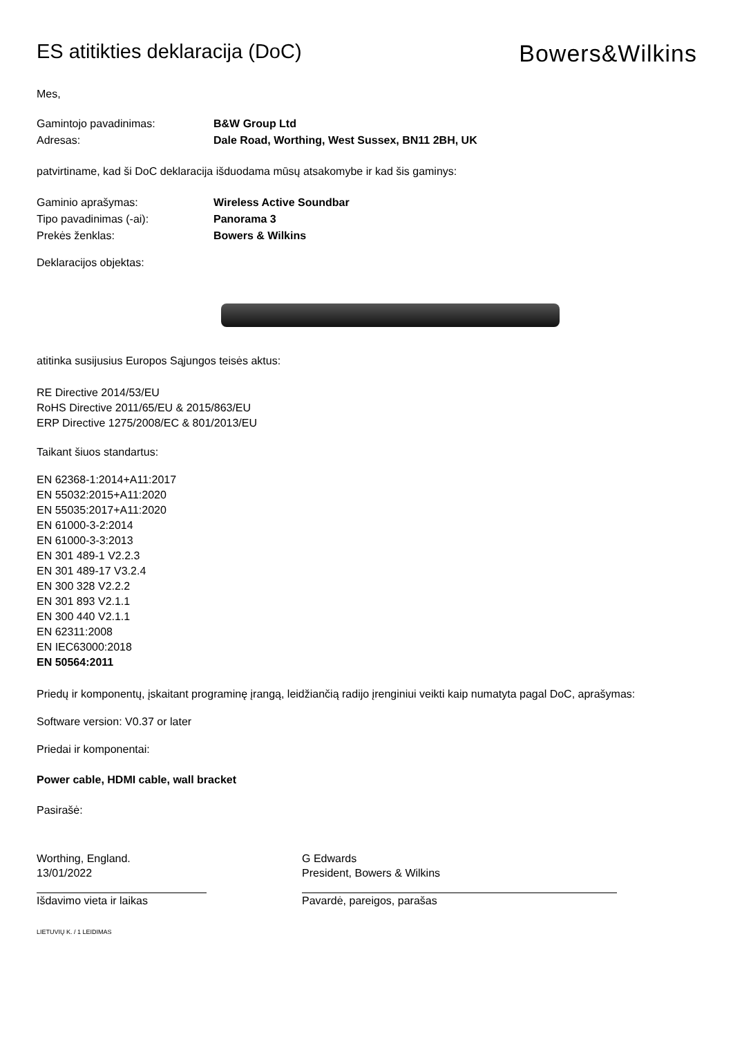ES atitikties deklaracija (DoC)
Bowers&Wilkins
Mes,
Gamintojo pavadinimas: B&W Group Ltd
Adresas: Dale Road, Worthing, West Sussex, BN11 2BH, UK
patvirtiname, kad ši DoC deklaracija išduodama mūsų atsakomybe ir kad šis gaminys:
Gaminio aprašymas: Wireless Active Soundbar
Tipo pavadinimas (-ai): Panorama 3
Prekės ženklas: Bowers & Wilkins
Deklaracijos objektas:
atitinka susijusius Europos Sąjungos teisės aktus:
RE Directive 2014/53/EU
RoHS Directive 2011/65/EU & 2015/863/EU
ERP Directive 1275/2008/EC & 801/2013/EU
Taikant šiuos standartus:
EN 62368-1:2014+A11:2017
EN 55032:2015+A11:2020
EN 55035:2017+A11:2020
EN 61000-3-2:2014
EN 61000-3-3:2013
EN 301 489-1 V2.2.3
EN 301 489-17 V3.2.4
EN 300 328 V2.2.2
EN 301 893 V2.1.1
EN 300 440 V2.1.1
EN 62311:2008
EN IEC63000:2018
EN 50564:2011
Priedų ir komponentų, įskaitant programinę įrangą, leidžiančią radijo įrenginiui veikti kaip numatyta pagal DoC, aprašymas:
Software version: V0.37 or later
Priedai ir komponentai:
Power cable, HDMI cable, wall bracket
Pasirašė:
Worthing, England.
13/01/2022
Išdavimo vieta ir laikas
G Edwards
President, Bowers & Wilkins
Pavardė, pareigos, parašas
LIETUVIŲ K. / 1 LEIDIMAS